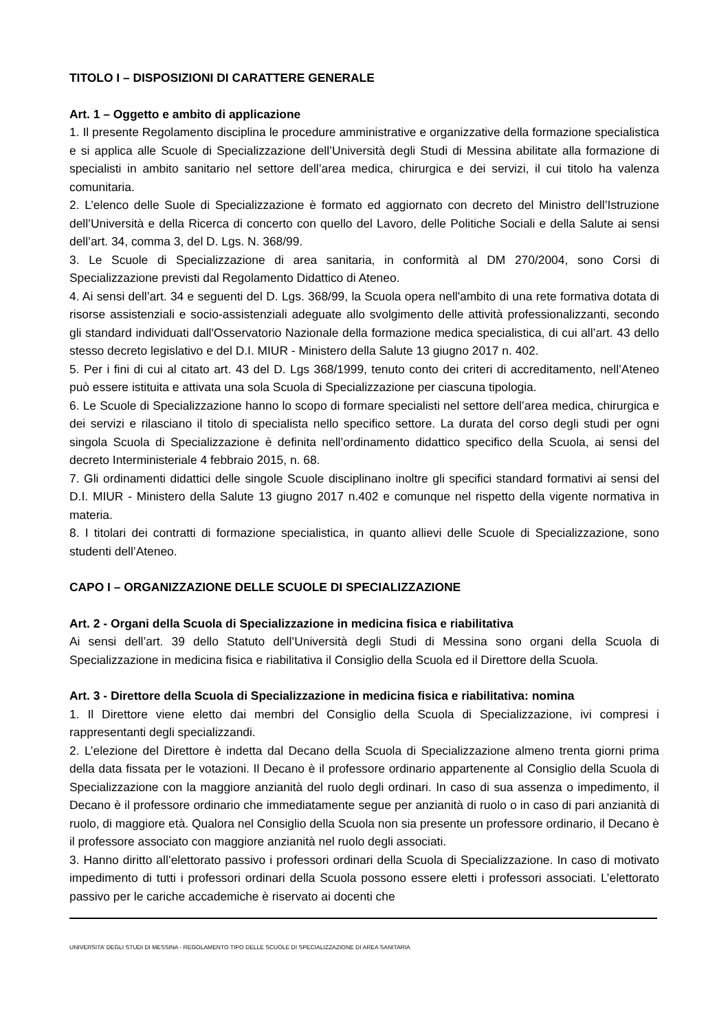TITOLO I – DISPOSIZIONI DI CARATTERE GENERALE
Art. 1 – Oggetto e ambito di applicazione
1. Il presente Regolamento disciplina le procedure amministrative e organizzative della formazione specialistica e si applica alle Scuole di Specializzazione dell’Università degli Studi di Messina abilitate alla formazione di specialisti in ambito sanitario nel settore dell’area medica, chirurgica e dei servizi, il cui titolo ha valenza comunitaria.
2. L’elenco delle Suole di Specializzazione è formato ed aggiornato con decreto del Ministro dell’Istruzione dell’Università e della Ricerca di concerto con quello del Lavoro, delle Politiche Sociali e della Salute ai sensi dell’art. 34, comma 3, del D. Lgs. N. 368/99.
3. Le Scuole di Specializzazione di area sanitaria, in conformità al DM 270/2004, sono Corsi di Specializzazione previsti dal Regolamento Didattico di Ateneo.
4. Ai sensi dell’art. 34 e seguenti del D. Lgs. 368/99, la Scuola opera nell'ambito di una rete formativa dotata di risorse assistenziali e socio-assistenziali adeguate allo svolgimento delle attività professionalizzanti, secondo gli standard individuati dall'Osservatorio Nazionale della formazione medica specialistica, di cui all’art. 43 dello stesso decreto legislativo e del D.I. MIUR - Ministero della Salute 13 giugno 2017 n. 402.
5. Per i fini di cui al citato art. 43 del D. Lgs 368/1999, tenuto conto dei criteri di accreditamento, nell’Ateneo può essere istituita e attivata una sola Scuola di Specializzazione per ciascuna tipologia.
6. Le Scuole di Specializzazione hanno lo scopo di formare specialisti nel settore dell’area medica, chirurgica e dei servizi e rilasciano il titolo di specialista nello specifico settore. La durata del corso degli studi per ogni singola Scuola di Specializzazione è definita nell’ordinamento didattico specifico della Scuola, ai sensi del decreto Interministeriale 4 febbraio 2015, n. 68.
7. Gli ordinamenti didattici delle singole Scuole disciplinano inoltre gli specifici standard formativi ai sensi del D.I. MIUR - Ministero della Salute 13 giugno 2017 n.402 e comunque nel rispetto della vigente normativa in materia.
8. I titolari dei contratti di formazione specialistica, in quanto allievi delle Scuole di Specializzazione, sono studenti dell’Ateneo.
CAPO I – ORGANIZZAZIONE DELLE SCUOLE DI SPECIALIZZAZIONE
Art. 2 - Organi della Scuola di Specializzazione in medicina fisica e riabilitativa
Ai sensi dell’art. 39 dello Statuto dell’Università degli Studi di Messina sono organi della Scuola di Specializzazione in medicina fisica e riabilitativa il Consiglio della Scuola ed il Direttore della Scuola.
Art. 3 - Direttore della Scuola di Specializzazione in medicina fisica e riabilitativa: nomina
1. Il Direttore viene eletto dai membri del Consiglio della Scuola di Specializzazione, ivi compresi i rappresentanti degli specializzandi.
2. L’elezione del Direttore è indetta dal Decano della Scuola di Specializzazione almeno trenta giorni prima della data fissata per le votazioni. Il Decano è il professore ordinario appartenente al Consiglio della Scuola di Specializzazione con la maggiore anzianità del ruolo degli ordinari. In caso di sua assenza o impedimento, il Decano è il professore ordinario che immediatamente segue per anzianità di ruolo o in caso di pari anzianità di ruolo, di maggiore età. Qualora nel Consiglio della Scuola non sia presente un professore ordinario, il Decano è il professore associato con maggiore anzianità nel ruolo degli associati.
3. Hanno diritto all’elettorato passivo i professori ordinari della Scuola di Specializzazione. In caso di motivato impedimento di tutti i professori ordinari della Scuola possono essere eletti i professori associati. L’elettorato passivo per le cariche accademiche è riservato ai docenti che
UNIVERSITA’ DEGLI STUDI DI MESSINA - REGOLAMENTO TIPO DELLE SCUOLE DI SPECIALIZZAZIONE DI AREA SANITARIA